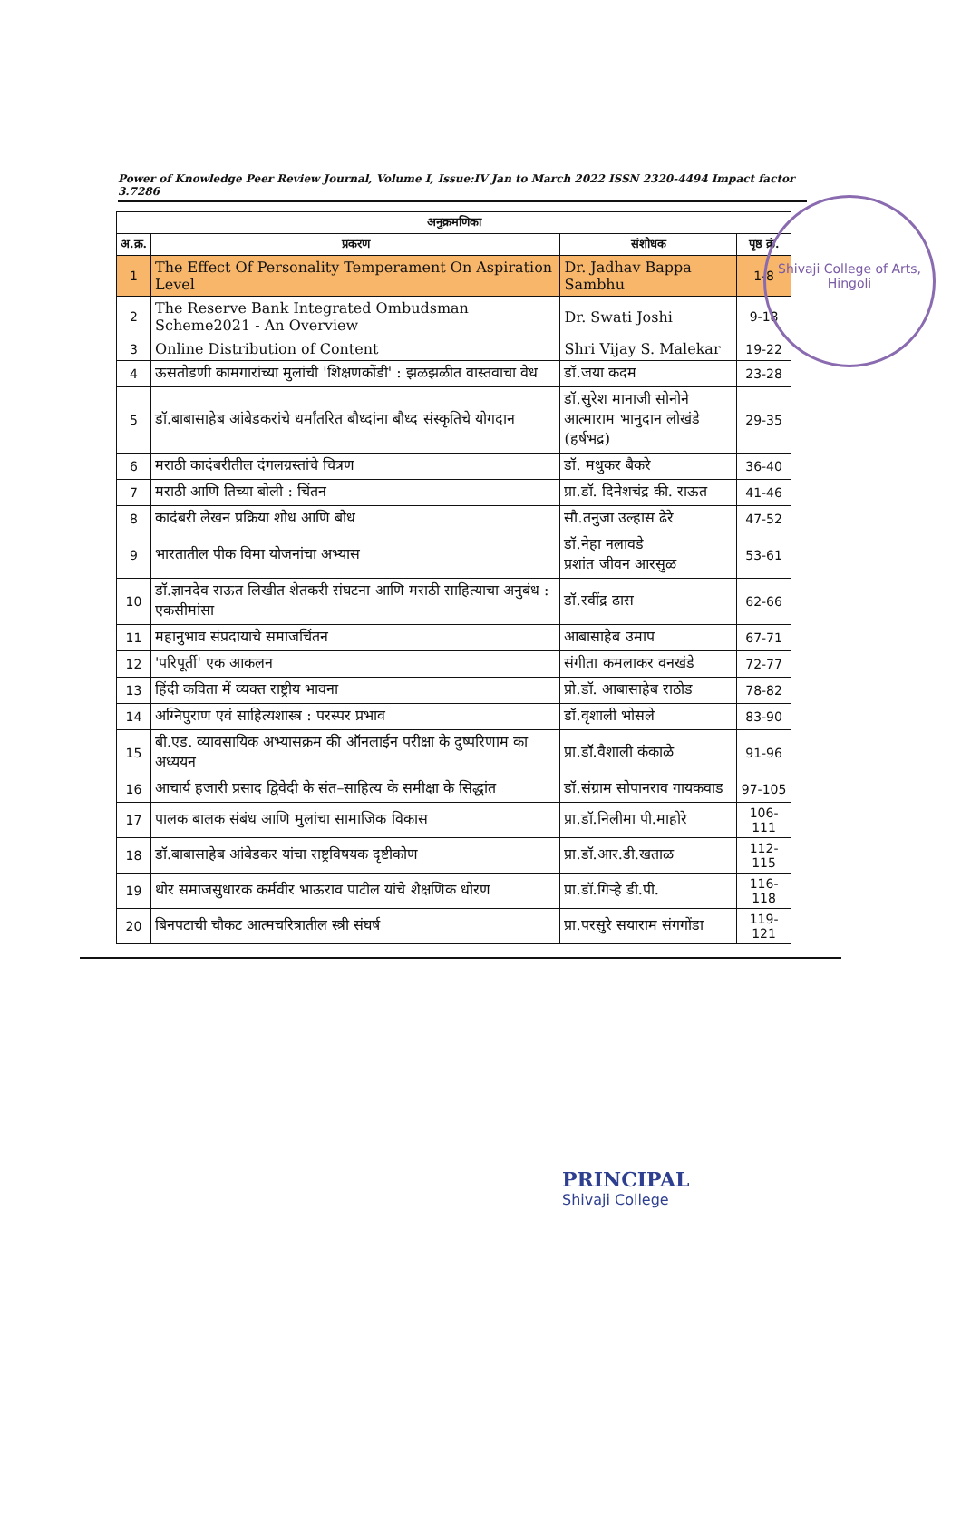Shivaji College of Arts, Hingoli
Power of Knowledge Peer Review Journal, Volume I, Issue:IV Jan to March 2022 ISSN 2320-4494 Impact factor 3.7286
| अनुक्रमणिका | | | |
| --- | --- | --- | --- |
| अ.क्र. | प्रकरण | संशोधक | पृष्ठ क्रं. |
| 1 | The Effect Of Personality Temperament On Aspiration Level | Dr. Jadhav Bappa Sambhu | 1-8 |
| 2 | The Reserve Bank Integrated Ombudsman Scheme2021 - An Overview | Dr. Swati Joshi | 9-18 |
| 3 | Online Distribution of Content | Shri Vijay S. Malekar | 19-22 |
| 4 | ऊसतोडणी कामगारांच्या मुलांची 'शिक्षणकोंडी' : झळझळीत वास्तवाचा वेध | डॉ.जया कदम | 23-28 |
| 5 | डॉ.बाबासाहेब आंबेडकरांचे धर्मांतरित बौध्दांना बौध्द संस्कृतिचे योगदान | डॉ.सुरेश मानाजी सोनोने आत्माराम भानुदान लोखंडे (हर्षभद्र) | 29-35 |
| 6 | मराठी कादंबरीतील दंगलग्रस्तांचे चित्रण | डॉ. मधुकर बैकरे | 36-40 |
| 7 | मराठी आणि तिच्या बोली : चिंतन | प्रा.डॉ. दिनेशचंद्र की. राऊत | 41-46 |
| 8 | कादंबरी लेखन प्रक्रिया शोध आणि बोध | सौ.तनुजा उल्हास ढेरे | 47-52 |
| 9 | भारतातील पीक विमा योजनांचा अभ्यास | डॉ.नेहा नलावडे प्रशांत जीवन आरसुळ | 53-61 |
| 10 | डॉ.ज्ञानदेव राऊत लिखीत शेतकरी संघटना आणि मराठी साहित्याचा अनुबंध : एकसीमांसा | डॉ.रवींद्र ढास | 62-66 |
| 11 | महानुभाव संप्रदायाचे समाजचिंतन | आबासाहेब उमाप | 67-71 |
| 12 | 'परिपूर्ती' एक आकलन | संगीता कमलाकर वनखंडे | 72-77 |
| 13 | हिंदी कविता में व्यक्त राष्ट्रीय भावना | प्रो.डॉ. आबासाहेब राठोड | 78-82 |
| 14 | अग्निपुराण एवं साहित्यशास्त्र : परस्पर प्रभाव | डॉ.वृशाली भोसले | 83-90 |
| 15 | बी.एड. व्यावसायिक अभ्यासक्रम की ऑनलाईन परीक्षा के दुष्परिणाम का अध्ययन | प्रा.डॉ.वैशाली कंकाळे | 91-96 |
| 16 | आचार्य हजारी प्रसाद द्विवेदी के संत–साहित्य के समीक्षा के सिद्धांत | डॉ.संग्राम सोपानराव गायकवाड | 97-105 |
| 17 | पालक बालक संबंध आणि मुलांचा सामाजिक विकास | प्रा.डॉ.निलीमा पी.माहोरे | 106-111 |
| 18 | डॉ.बाबासाहेब आंबेडकर यांचा राष्ट्रविषयक दृष्टीकोण | प्रा.डॉ.आर.डी.खताळ | 112-115 |
| 19 | थोर समाजसुधारक कर्मवीर भाऊराव पाटील यांचे शैक्षणिक धोरण | प्रा.डॉ.गिऱ्हे डी.पी. | 116-118 |
| 20 | बिनपटाची चौकट आत्मचरित्रातील स्त्री संघर्ष | प्रा.परसुरे सयाराम संगगोंडा | 119-121 |
PRINCIPAL
Shivaji College